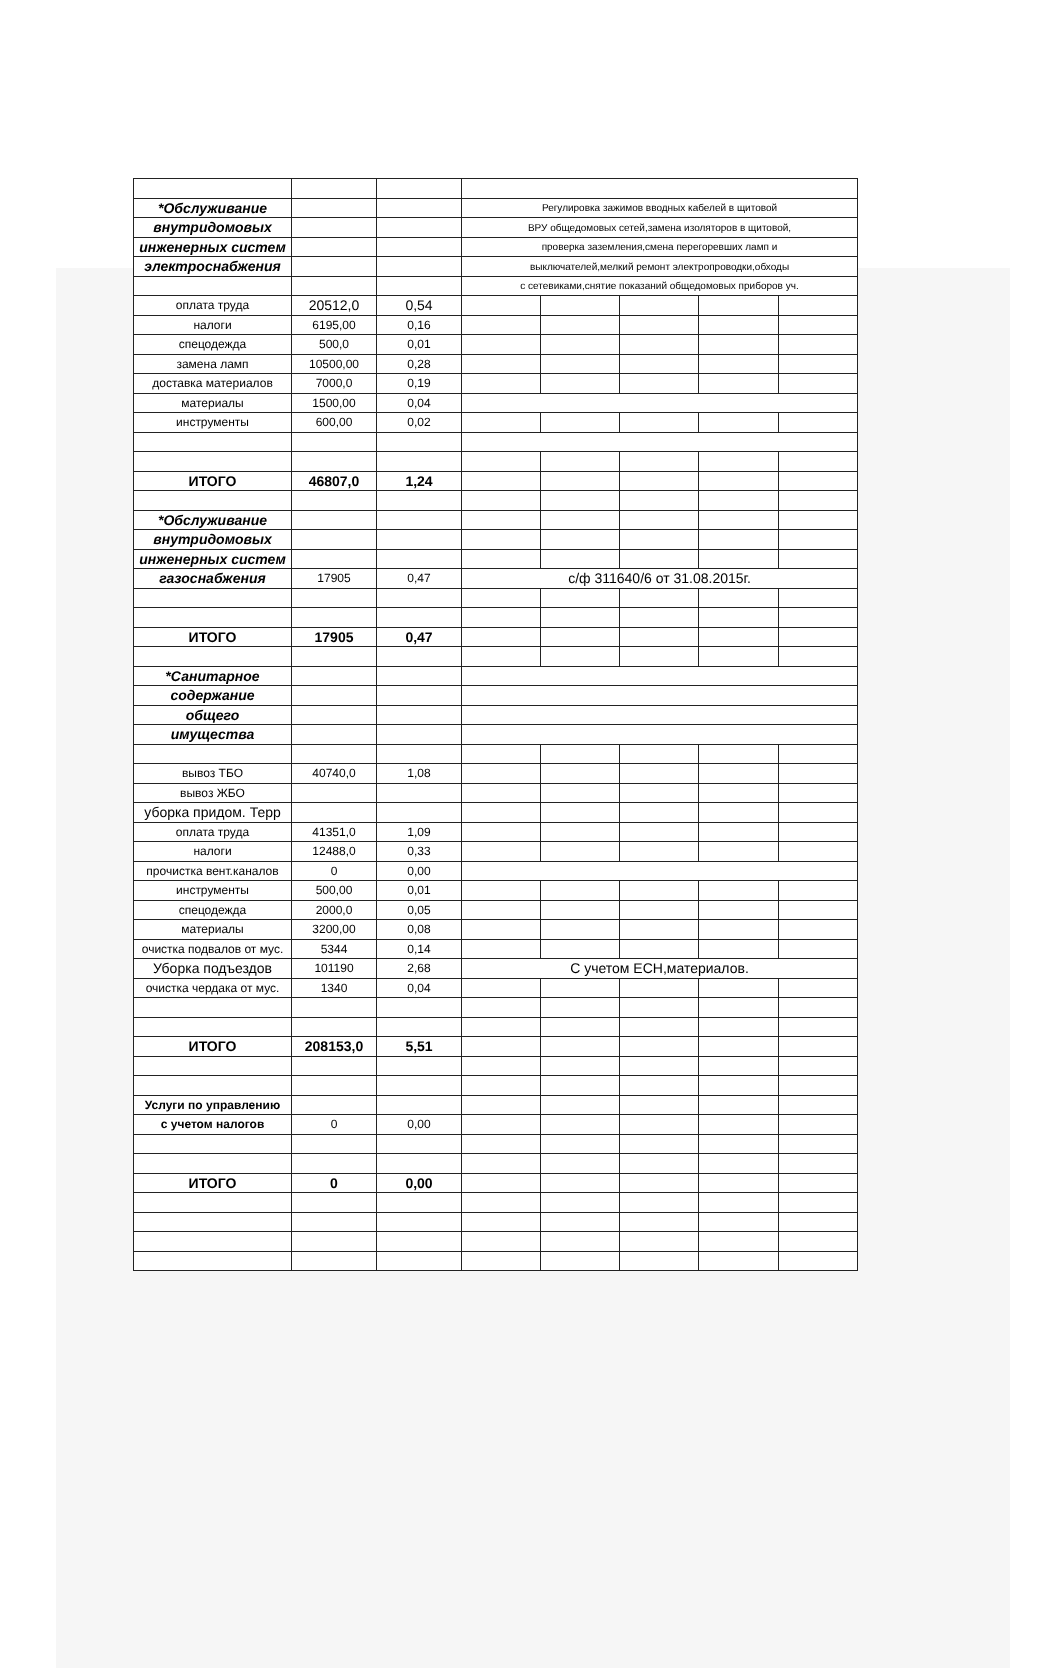| *Обслуживание | | | Регулировка зажимов вводных кабелей в щитовой | | | | |
| внутридомовых | | | ВРУ общедомовых сетей,замена изоляторов в щитовой, | | | | |
| инженерных систем | | | проверка заземления,смена перегоревших ламп и | | | | |
| электроснабжения | | | выключателей,мелкий ремонт электропроводки,обходы | | | | |
| | | | с сетевиками,снятие показаний общедомовых приборов уч. | | | | |
| оплата труда | 20512,0 | 0,54 | | | | | |
| налоги | 6195,00 | 0,16 | | | | | |
| спецодежда | 500,0 | 0,01 | | | | | |
| замена ламп | 10500,00 | 0,28 | | | | | |
| доставка материалов | 7000,0 | 0,19 | | | | | |
| материалы | 1500,00 | 0,04 | | | | | |
| инструменты | 600,00 | 0,02 | | | | | |
| ИТОГО | 46807,0 | 1,24 | | | | | |
| *Обслуживание | | | | | | | |
| внутридомовых | | | | | | | |
| инженерных систем | | | | | | | |
| газоснабжения | 17905 | 0,47 | с/ф 311640/6 от 31.08.2015г. | | | | |
| ИТОГО | 17905 | 0,47 | | | | | |
| *Санитарное | | | | | | | |
| содержание | | | | | | | |
| общего | | | | | | | |
| имущества | | | | | | | |
| вывоз ТБО | 40740,0 | 1,08 | | | | | |
| вывоз ЖБО | | | | | | | |
| уборка придом. Терр | | | | | | | |
| оплата труда | 41351,0 | 1,09 | | | | | |
| налоги | 12488,0 | 0,33 | | | | | |
| прочистка вент.каналов | 0 | 0,00 | | | | | |
| инструменты | 500,00 | 0,01 | | | | | |
| спецодежда | 2000,0 | 0,05 | | | | | |
| материалы | 3200,00 | 0,08 | | | | | |
| очистка подвалов от мус. | 5344 | 0,14 | | | | | |
| Уборка подъездов | 101190 | 2,68 | С учетом ЕСН,материалов. | | | | |
| очистка чердака от мус. | 1340 | 0,04 | | | | | |
| ИТОГО | 208153,0 | 5,51 | | | | | |
| Услуги по управлению | | | | | | | |
| с учетом налогов | 0 | 0,00 | | | | | |
| ИТОГО | 0 | 0,00 | | | | | |